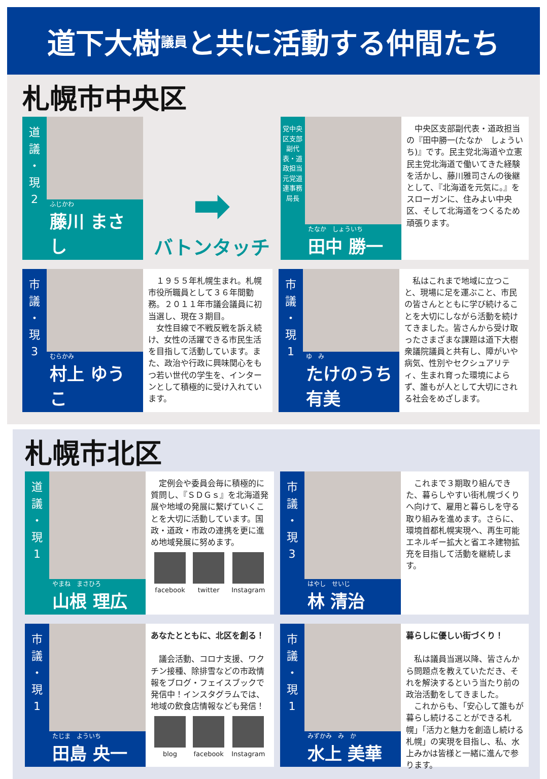道下大樹 議員 と共に活動する仲間たち
札幌市中央区
道
議
・
現
2
ふじかわ
藤川 まさし
➡
バトンタッチ
党中央区支部副代表・道政担当
元党道連事務局長
たなか　しょういち
田中 勝一
　中央区支部副代表・道政担当の『田中勝一(たなか　しょういち)』です。民主党北海道や立憲民主党北海道で働いてきた経験を活かし、藤川雅司さんの後継として、『北海道を元気に。』をスローガンに、住みよい中央区、そして北海道をつくるため頑張ります。
市
議
・
現
3
むらかみ
村上 ゆうこ
　１９５５年札幌生まれ。札幌市役所職員として３６年間勤務。２０１１年市議会議員に初当選し、現在３期目。
　女性目線で不戦反戦を訴え続け、女性の活躍できる市民生活を目指して活動しています。また、政治や行政に興味関心をもつ若い世代の学生を、インターンとして積極的に受け入れています。
市
議
・
現
1
ゆ　み
たけのうち有美
　私はこれまで地域に立つこと、現場に足を運ぶこと、市民の皆さんとともに学び続けることを大切にしながら活動を続けてきました。皆さんから受け取ったさまざまな課題は道下大樹衆議院議員と共有し、障がいや病気、性別やセクシュアリティ、生まれ育った環境によらず、誰もが人として大切にされる社会をめざします。
札幌市北区
道
議
・
現
1
やまね　まさひろ
山根 理広
　定例会や委員会毎に積極的に質問し、『ＳＤＧｓ』を北海道発展や地域の発展に繋げていくことを大切に活動しています。国政・道政・市政の連携を更に進め地域発展に努めます。
facebook twitter Instagram
市
議
・
現
3
はやし　せいじ
林 清治
　これまで３期取り組んできた、暮らしやすい街札幌づくりへ向けて、雇用と暮らしを守る取り組みを進めます。さらに、環境首都札幌実現へ、再生可能エネルギー拡大と省エネ建物拡充を目指して活動を継続します。
市
議
・
現
1
たじま　よういち
田島 央一
あなたとともに、北区を創る！
　議会活動、コロナ支援、ワクチン接種、除排雪などの市政情報をブログ・フェイスブックで発信中！インスタグラムでは、地域の飲食店情報なども発信！
blog facebook Instagram
市
議
・
現
1
みずかみ　み　か
水上 美華
暮らしに優しい街づくり！
　私は議員当選以降、皆さんから問題点を教えていただき、それを解決するという当たり前の政治活動をしてきました。
　これからも、「安心して誰もが暮らし続けることができる札幌」「活力と魅力を創造し続ける札幌」の実現を目指し、私、水上みかは皆様と一緒に進んで参ります。